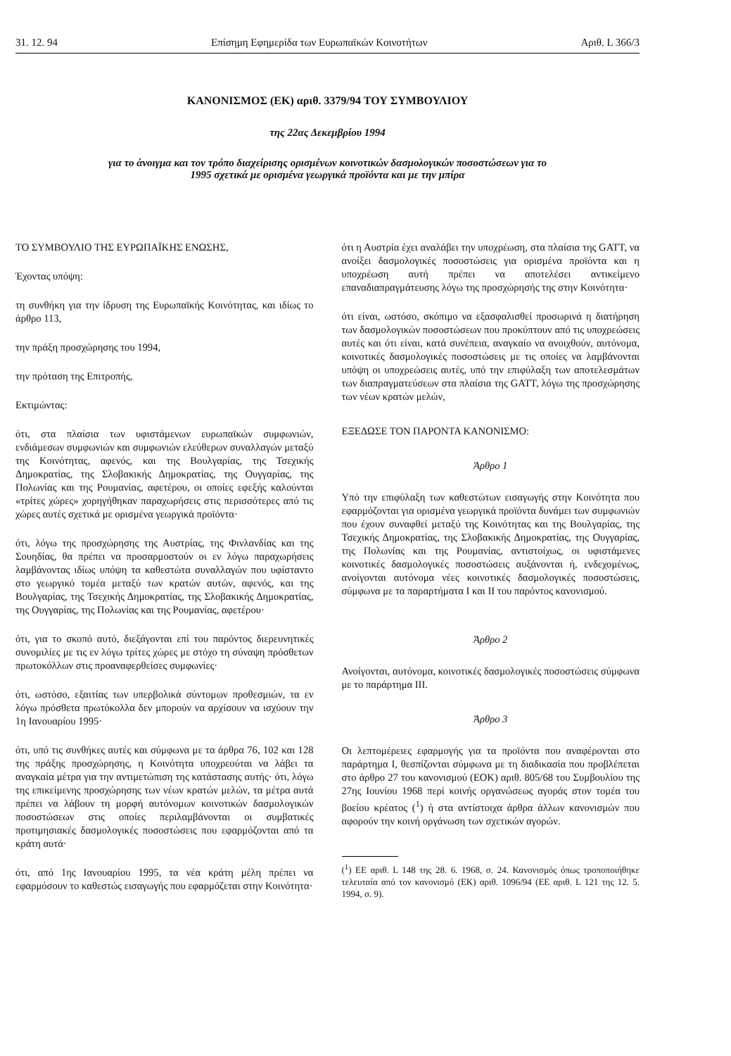31. 12. 94 Επίσημη Εφημερίδα των Ευρωπαϊκών Κοινοτήτων Αριθ. L 366/3
ΚΑΝΟΝΙΣΜΟΣ (ΕΚ) αριθ. 3379/94 ΤΟΥ ΣΥΜΒΟΥΛΙΟΥ
της 22ας Δεκεμβρίου 1994
για το άνοιγμα και τον τρόπο διαχείρισης ορισμένων κοινοτικών δασμολογικών ποσοστώσεων για το
1995 σχετικά με ορισμένα γεωργικά προϊόντα και με την μπίρα
ΤΟ ΣΥΜΒΟΥΛΙΟ ΤΗΣ ΕΥΡΩΠΑΪΚΗΣ ΕΝΩΣΗΣ,
Έχοντας υπόψη:
τη συνθήκη για την ίδρυση της Ευρωπαϊκής Κοινότητας, και ιδίως το άρθρο 113,
την πράξη προσχώρησης του 1994,
την πρόταση της Επιτροπής,
Εκτιμώντας:
ότι, στα πλαίσια των υφιστάμενων ευρωπαϊκών συμφωνιών, ενδιάμεσων συμφωνιών και συμφωνιών ελεύθερων συναλλαγών μεταξύ της Κοινότητας, αφενός, και της Βουλγαρίας, της Τσεχικής Δημοκρατίας, της Σλοβακικής Δημοκρατίας, της Ουγγαρίας, της Πολωνίας και της Ρουμανίας, αφετέρου, οι οποίες εφεξής καλούνται «τρίτες χώρες» χορηγήθηκαν παραχωρήσεις στις περισσότερες από τις χώρες αυτές σχετικά με ορισμένα γεωργικά προϊόντα·
ότι, λόγω της προσχώρησης της Αυστρίας, της Φινλανδίας και της Σουηδίας, θα πρέπει να προσαρμοστούν οι εν λόγω παραχωρήσεις λαμβάνοντας ιδίως υπόψη τα καθεστώτα συναλλαγών που υφίσταντο στο γεωργικό τομέα μεταξύ των κρατών αυτών, αφενός, και της Βουλγαρίας, της Τσεχικής Δημοκρατίας, της Σλοβακικής Δημοκρατίας, της Ουγγαρίας, της Πολωνίας και της Ρουμανίας, αφετέρου·
ότι, για το σκοπό αυτό, διεξάγονται επί του παρόντος διερευνητικές συνομιλίες με τις εν λόγω τρίτες χώρες με στόχο τη σύναψη πρόσθετων πρωτοκόλλων στις προαναφερθείσες συμφωνίες·
ότι, ωστόσο, εξαιτίας των υπερβολικά σύντομων προθεσμιών, τα εν λόγω πρόσθετα πρωτόκολλα δεν μπορούν να αρχίσουν να ισχύουν την 1η Ιανουαρίου 1995·
ότι, υπό τις συνθήκες αυτές και σύμφωνα με τα άρθρα 76, 102 και 128 της πράξης προσχώρησης, η Κοινότητα υποχρεούται να λάβει τα αναγκαία μέτρα για την αντιμετώπιση της κατάστασης αυτής· ότι, λόγω της επικείμενης προσχώρησης των νέων κρατών μελών, τα μέτρα αυτά πρέπει να λάβουν τη μορφή αυτόνομων κοινοτικών δασμολογικών ποσοστώσεων στις οποίες περιλαμβάνονται οι συμβατικές προτιμησιακές δασμολογικές ποσοστώσεις που εφαρμόζονται από τα κράτη αυτά·
ότι, από 1ης Ιανουαρίου 1995, τα νέα κράτη μέλη πρέπει να εφαρμόσουν το καθεστώς εισαγωγής που εφαρμόζεται στην Κοινότητα·
ότι η Αυστρία έχει αναλάβει την υποχρέωση, στα πλαίσια της GATT, να ανοίξει δασμολογικές ποσοστώσεις για ορισμένα προϊόντα και η υποχρέωση αυτή πρέπει να αποτελέσει αντικείμενο επαναδιαπραγμάτευσης λόγω της προσχώρησής της στην Κοινότητα·
ότι είναι, ωστόσο, σκόπιμο να εξασφαλισθεί προσωρινά η διατήρηση των δασμολογικών ποσοστώσεων που προκύπτουν από τις υποχρεώσεις αυτές και ότι είναι, κατά συνέπεια, αναγκαίο να ανοιχθούν, αυτόνομα, κοινοτικές δασμολογικές ποσοστώσεις με τις οποίες να λαμβάνονται υπόψη οι υποχρεώσεις αυτές, υπό την επιφύλαξη των αποτελεσμάτων των διαπραγματεύσεων στα πλαίσια της GATT, λόγω της προσχώρησης των νέων κρατών μελών,
ΕΞΕΔΩΣΕ ΤΟΝ ΠΑΡΟΝΤΑ ΚΑΝΟΝΙΣΜΟ:
Άρθρο 1
Υπό την επιφύλαξη των καθεστώτων εισαγωγής στην Κοινότητα που εφαρμόζονται για ορισμένα γεωργικά προϊόντα δυνάμει των συμφωνιών που έχουν συναφθεί μεταξύ της Κοινότητας και της Βουλγαρίας, της Τσεχικής Δημοκρατίας, της Σλοβακικής Δημοκρατίας, της Ουγγαρίας, της Πολωνίας και της Ρουμανίας, αντιστοίχως, οι υφιστάμενες κοινοτικές δασμολογικές ποσοστώσεις αυξάνονται ή, ενδεχομένως, ανοίγονται αυτόνομα νέες κοινοτικές δασμολογικές ποσοστώσεις, σύμφωνα με τα παραρτήματα I και II του παρόντος κανονισμού.
Άρθρο 2
Ανοίγονται, αυτόνομα, κοινοτικές δασμολογικές ποσοστώσεις σύμφωνα με το παράρτημα III.
Άρθρο 3
Οι λεπτομέρειες εφαρμογής για τα προϊόντα που αναφέρονται στο παράρτημα I, θεσπίζονται σύμφωνα με τη διαδικασία που προβλέπεται στο άρθρο 27 του κανονισμού (ΕΟΚ) αριθ. 805/68 του Συμβουλίου της 27ης Ιουνίου 1968 περί κοινής οργανώσεως αγοράς στον τομέα του βοείου κρέατος (<sup>1</sup>) ή στα αντίστοιχα άρθρα άλλων κανονισμών που αφορούν την κοινή οργάνωση των σχετικών αγορών.
(<sup>1</sup>) ΕΕ αριθ. L 148 της 28. 6. 1968, σ. 24. Κανονισμός όπως τροποποιήθηκε τελευταία από τον κανονισμό (ΕΚ) αριθ. 1096/94 (ΕΕ αριθ. L 121 της 12. 5. 1994, σ. 9).